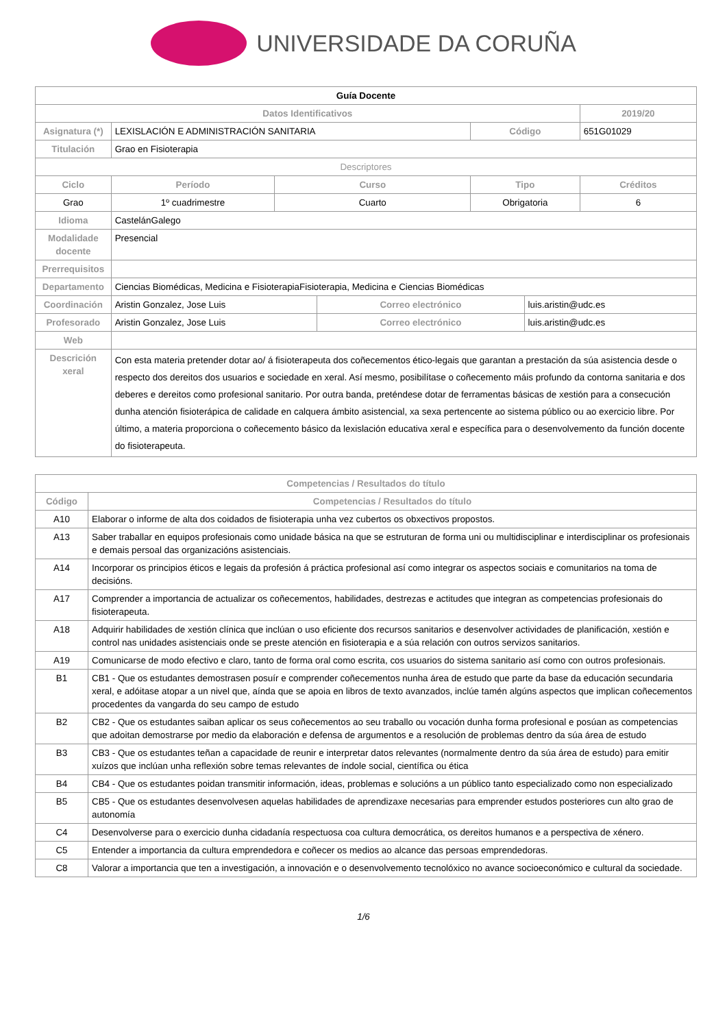UNIVERSIDADE DA CORUÑA
| Guía Docente | | | | | | |
| Datos Identificativos | | | | | | 2019/20 |
| Asignatura (*) | LEXISLACIÓN E ADMINISTRACIÓN SANITARIA | | | Código | | 651G01029 |
| Titulación | Grao en Fisioterapia | | | | | |
| Descriptores | | | | | | |
| Ciclo | Período | Curso | | Tipo | | Créditos |
| Grao | 1º cuadrimestre | Cuarto | | Obrigatoria | | 6 |
| Idioma | CastelánGalego | | | | | |
| Modalidade docente | Presencial | | | | | |
| Prerrequisitos | | | | | | |
| Departamento | Ciencias Biomédicas, Medicina e FisioterapiaFisioterapia, Medicina e Ciencias Biomédicas | | | | | |
| Coordinación | Aristin Gonzalez, Jose Luis | | Correo electrónico | | luis.aristin@udc.es | |
| Profesorado | Aristin Gonzalez, Jose Luis | | Correo electrónico | | luis.aristin@udc.es | |
| Web | | | | | | |
| Descrición xeral | Con esta materia pretender dotar ao/ á fisioterapeuta dos coñecementos ético-legais que garantan a prestación da súa asistencia desde o respecto dos dereitos dos usuarios e sociedade en xeral. Así mesmo, posibilítase o coñecemento máis profundo da contorna sanitaria e dos deberes e dereitos como profesional sanitario. Por outra banda, preténdese dotar de ferramentas básicas de xestión para a consecución dunha atención fisioterápica de calidade en calquera ámbito asistencial, xa sexa pertencente ao sistema público ou ao exercicio libre. Por último, a materia proporciona o coñecemento básico da lexislación educativa xeral e específica para o desenvolvemento da función docente do fisioterapeuta. | | | | | |
| Competencias / Resultados do título | |
| --- | --- |
| Código | Competencias / Resultados do título |
| A10 | Elaborar o informe de alta dos coidados de fisioterapia unha vez cubertos os obxectivos propostos. |
| A13 | Saber traballar en equipos profesionais como unidade básica na que se estruturan de forma uni ou multidisciplinar e interdisciplinar os profesionais e demais persoal das organizacións asistenciais. |
| A14 | Incorporar os principios éticos e legais da profesión á práctica profesional así como integrar os aspectos sociais e comunitarios na toma de decisións. |
| A17 | Comprender a importancia de actualizar os coñecementos, habilidades, destrezas e actitudes que integran as competencias profesionais do fisioterapeuta. |
| A18 | Adquirir habilidades de xestión clínica que inclúan o uso eficiente dos recursos sanitarios e desenvolver actividades de planificación, xestión e control nas unidades asistenciais onde se preste atención en fisioterapia e a súa relación con outros servizos sanitarios. |
| A19 | Comunicarse de modo efectivo e claro, tanto de forma oral como escrita, cos usuarios do sistema sanitario así como con outros profesionais. |
| B1 | CB1 - Que os estudantes demostrasen posuír e comprender coñecementos nunha área de estudo que parte da base da educación secundaria xeral, e adóitase atopar a un nivel que, aínda que se apoia en libros de texto avanzados, inclúe tamén algúns aspectos que implican coñecementos procedentes da vangarda do seu campo de estudo |
| B2 | CB2 - Que os estudantes saiban aplicar os seus coñecementos ao seu traballo ou vocación dunha forma profesional e posúan as competencias que adoitan demostrarse por medio da elaboración e defensa de argumentos e a resolución de problemas dentro da súa área de estudo |
| B3 | CB3 - Que os estudantes teñan a capacidade de reunir e interpretar datos relevantes (normalmente dentro da súa área de estudo) para emitir xuízos que inclúan unha reflexión sobre temas relevantes de índole social, científica ou ética |
| B4 | CB4 - Que os estudantes poidan transmitir información, ideas, problemas e solucións a un público tanto especializado como non especializado |
| B5 | CB5 - Que os estudantes desenvolvesen aquelas habilidades de aprendizaxe necesarias para emprender estudos posteriores cun alto grao de autonomía |
| C4 | Desenvolverse para o exercicio dunha cidadanía respectuosa coa cultura democrática, os dereitos humanos e a perspectiva de xénero. |
| C5 | Entender a importancia da cultura emprendedora e coñecer os medios ao alcance das persoas emprendedoras. |
| C8 | Valorar a importancia que ten a investigación, a innovación e o desenvolvemento tecnolóxico no avance socioeconómico e cultural da sociedade. |
1/6